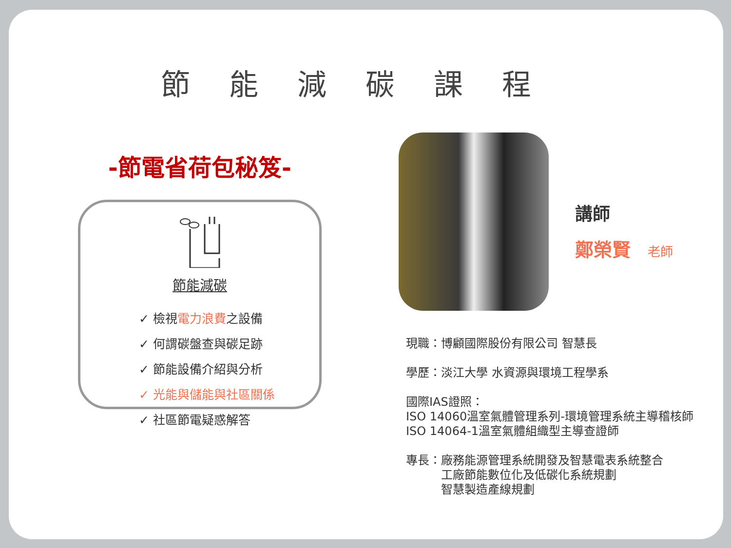節能減碳課程
-節電省荷包秘笈-
節能減碳
✓ 檢視電力浪費之設備
✓ 何謂碳盤查與碳足跡
✓ 節能設備介紹與分析
✓ 光能與儲能與社區關係
✓ 社區節電疑惑解答
講師
鄭榮賢 老師
現職：博顧國際股份有限公司 智慧長
學歷：淡江大學 水資源與環境工程學系
國際IAS證照：
ISO 14060溫室氣體管理系列-環境管理系統主導稽核師
ISO 14064-1溫室氣體組織型主導查證師
專長：廠務能源管理系統開發及智慧電表系統整合
　　　工廠節能數位化及低碳化系統規劃
　　　智慧製造產線規劃